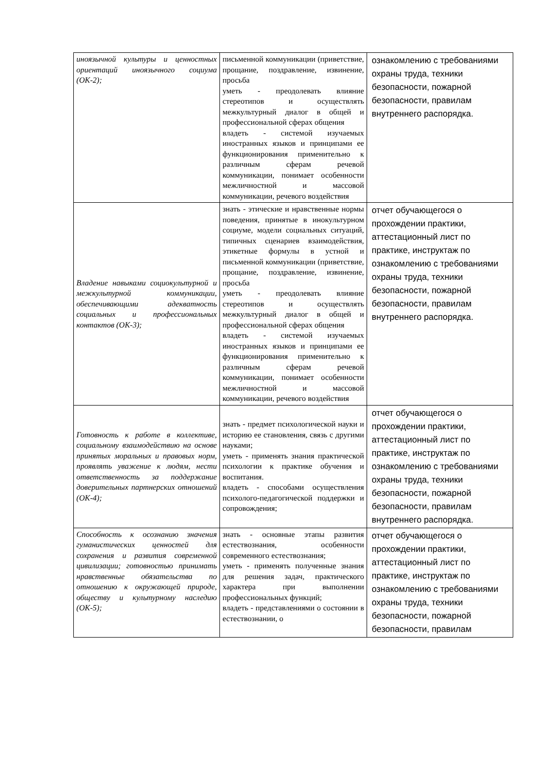| иноязычной культуры и ценностных ориентаций иноязычного социума (ОК-2); | письменной коммуникации (приветствие, прощание, поздравление, извинение, просьба уметь - преодолевать влияние стереотипов и осуществлять межкультурный диалог в общей и профессиональной сферах общения владеть - системой изучаемых иностранных языков и принципами ее функционирования применительно к различным сферам речевой коммуникации, понимает особенности межличностной и массовой коммуникации, речевого воздействия | ознакомлению с требованиями охраны труда, техники безопасности, пожарной безопасности, правилам внутреннего распорядка. |
| Владение навыками социокультурной и межкультурной коммуникации, обеспечивающими адекватность социальных и профессиональных контактов (ОК-3); | знать - этические и нравственные нормы поведения, принятые в инокультурном социуме, модели социальных ситуаций, типичных сценариев взаимодействия, этикетные формулы в устной и письменной коммуникации (приветствие, прощание, поздравление, извинение, просьба уметь - преодолевать влияние стереотипов и осуществлять межкультурный диалог в общей и профессиональной сферах общения владеть - системой изучаемых иностранных языков и принципами ее функционирования применительно к различным сферам речевой коммуникации, понимает особенности межличностной и массовой коммуникации, речевого воздействия | отчет обучающегося о прохождении практики, аттестационный лист по практике, инструктаж по ознакомлению с требованиями охраны труда, техники безопасности, пожарной безопасности, правилам внутреннего распорядка. |
| Готовность к работе в коллективе, социальному взаимодействию на основе принятых моральных и правовых норм, проявлять уважение к людям, нести ответственность за поддержание доверительных партнерских отношений (ОК-4); | знать - предмет психологической науки и историю ее становления, связь с другими науками; уметь - применять знания практической психологии к практике обучения и воспитания. владеть - способами осуществления психолого-педагогической поддержки и сопровождения; | отчет обучающегося о прохождении практики, аттестационный лист по практике, инструктаж по ознакомлению с требованиями охраны труда, техники безопасности, пожарной безопасности, правилам внутреннего распорядка. |
| Способность к осознанию значения гуманистических ценностей для сохранения и развития современной цивилизации; готовностью принимать нравственные обязательства по отношению к окружающей природе, обществу и культурному наследию (ОК-5); | знать - основные этапы развития естествознания, особенности современного естествознания; уметь - применять полученные знания для решения задач, практического характера при выполнении профессиональных функций; владеть - представлениями о состоянии в естествознании, о | отчет обучающегося о прохождении практики, аттестационный лист по практике, инструктаж по ознакомлению с требованиями охраны труда, техники безопасности, пожарной безопасности, правилам |